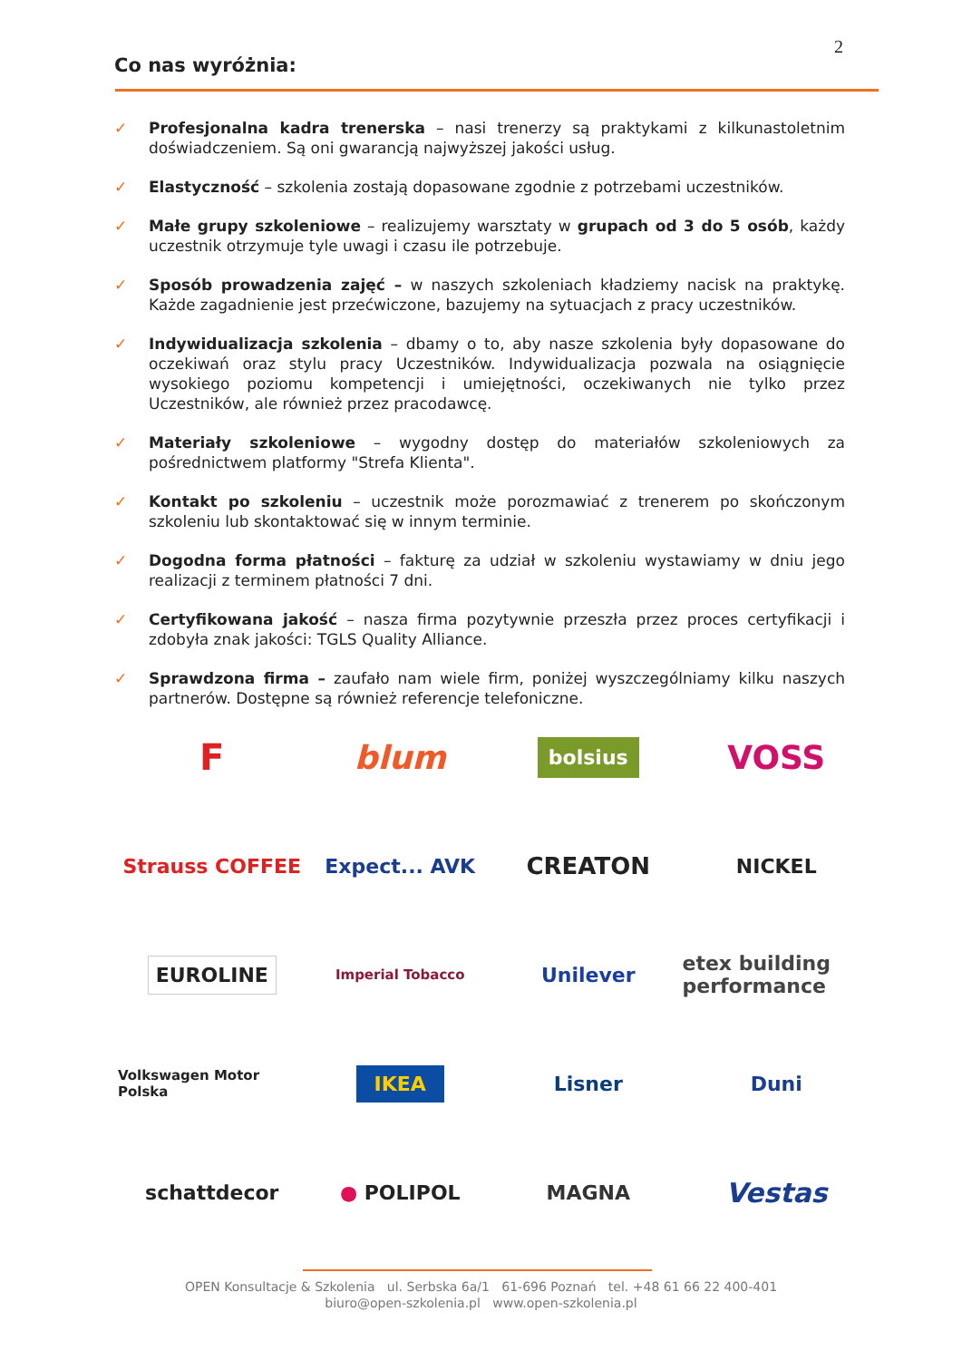2
Co nas wyróżnia:
✓ Profesjonalna kadra trenerska – nasi trenerzy są praktykami z kilkunastoletnim doświadczeniem. Są oni gwarancją najwyższej jakości usług.
✓ Elastyczność – szkolenia zostają dopasowane zgodnie z potrzebami uczestników.
✓ Małe grupy szkoleniowe – realizujemy warsztaty w grupach od 3 do 5 osób, każdy uczestnik otrzymuje tyle uwagi i czasu ile potrzebuje.
✓ Sposób prowadzenia zajęć – w naszych szkoleniach kładziemy nacisk na praktykę. Każde zagadnienie jest przećwiczone, bazujemy na sytuacjach z pracy uczestników.
✓ Indywidualizacja szkolenia – dbamy o to, aby nasze szkolenia były dopasowane do oczekiwań oraz stylu pracy Uczestników. Indywidualizacja pozwala na osiągnięcie wysokiego poziomu kompetencji i umiejętności, oczekiwanych nie tylko przez Uczestników, ale również przez pracodawcę.
✓ Materiały szkoleniowe – wygodny dostęp do materiałów szkoleniowych za pośrednictwem platformy "Strefa Klienta".
✓ Kontakt po szkoleniu – uczestnik może porozmawiać z trenerem po skończonym szkoleniu lub skontaktować się w innym terminie.
✓ Dogodna forma płatności – fakturę za udział w szkoleniu wystawiamy w dniu jego realizacji z terminem płatności 7 dni.
✓ Certyfikowana jakość – nasza firma pozytywnie przeszła przez proces certyfikacji i zdobyła znak jakości: TGLS Quality Alliance.
✓ Sprawdzona firma – zaufało nam wiele firm, poniżej wyszczególniamy kilku naszych partnerów. Dostępne są również referencje telefoniczne.
F
blum
bolsius
VOSS
Strauss COFFEE
Expect... AVK
CREATON
NICKEL
EUROLINE
Imperial Tobacco
Unilever
etex building performance
Volkswagen Motor Polska
IKEA
Lisner
Duni
schattdecor
● POLIPOL
MAGNA
Vestas
OPEN Konsultacje & Szkolenia ul. Serbska 6a/1 61-696 Poznań tel. +48 61 66 22 400-401
biuro@open-szkolenia.pl www.open-szkolenia.pl